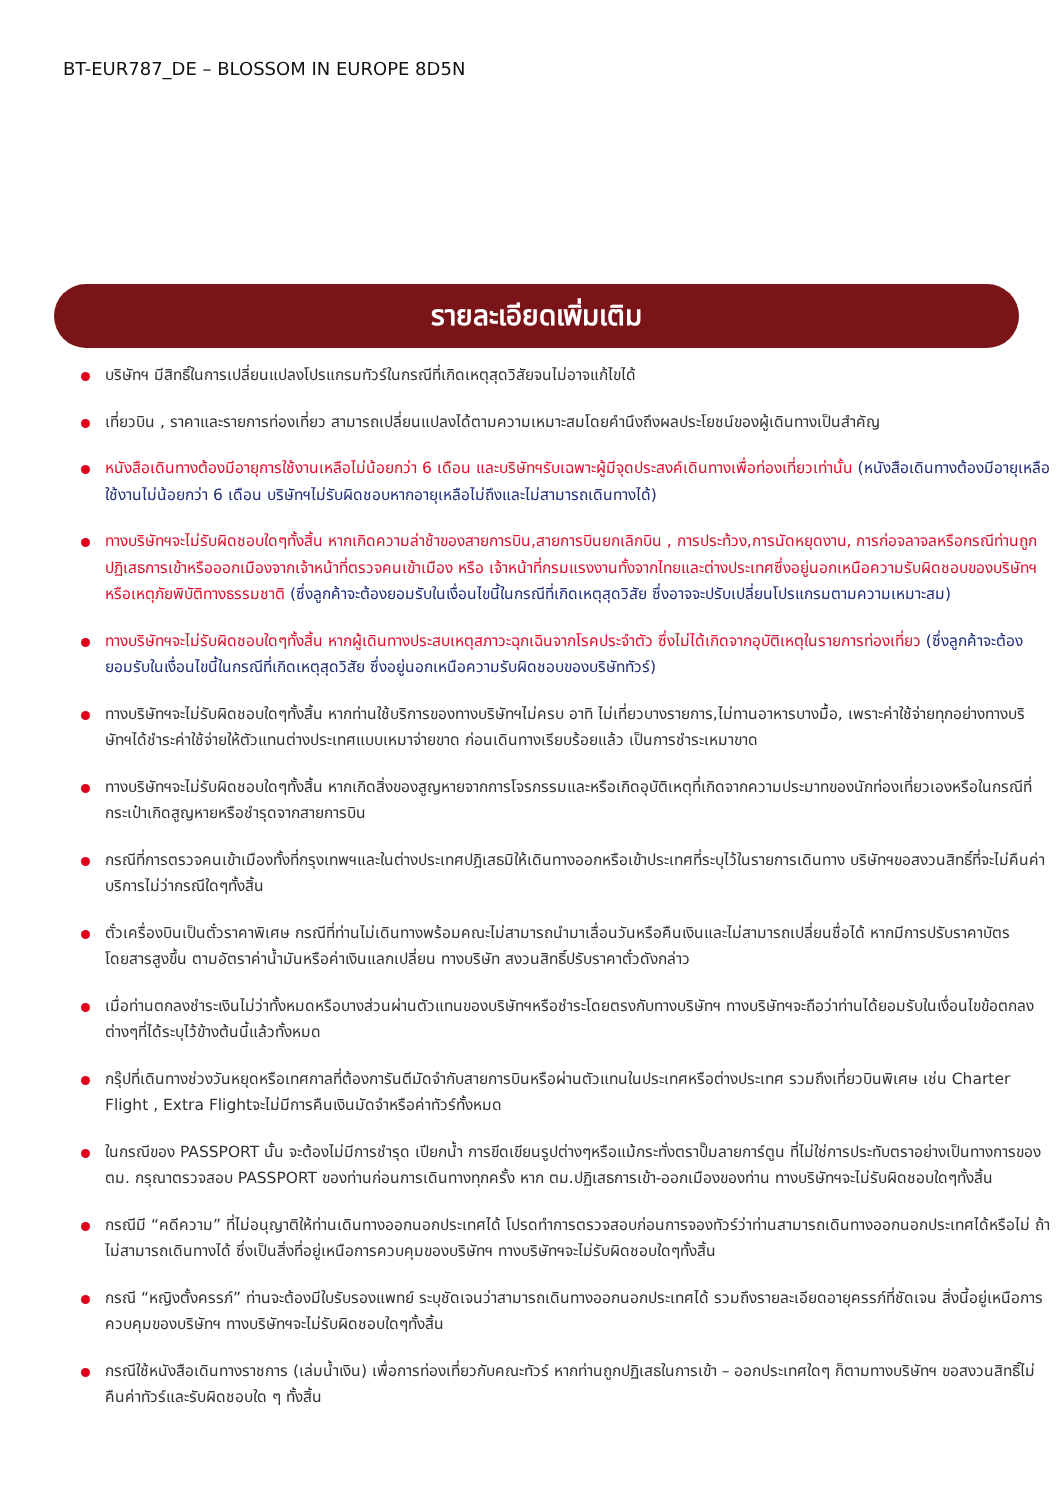BT-EUR787_DE – BLOSSOM IN EUROPE 8D5N
รายละเอียดเพิ่มเติม
บริษัทฯ มีสิทธิ์ในการเปลี่ยนแปลงโปรแกรมทัวร์ในกรณีที่เกิดเหตุสุดวิสัยจนไม่อาจแก้ไขได้
เที่ยวบิน , ราคาและรายการท่องเที่ยว สามารถเปลี่ยนแปลงได้ตามความเหมาะสมโดยคำนึงถึงผลประโยชน์ของผู้เดินทางเป็นสำคัญ
หนังสือเดินทางต้องมีอายุการใช้งานเหลือไม่น้อยกว่า 6 เดือน และบริษัทฯรับเฉพาะผู้มีจุดประสงค์เดินทางเพื่อท่องเที่ยวเท่านั้น (หนังสือเดินทางต้องมีอายุเหลือใช้งานไม่น้อยกว่า 6 เดือน บริษัทฯไม่รับผิดชอบหากอายุเหลือไม่ถึงและไม่สามารถเดินทางได้)
ทางบริษัทฯจะไม่รับผิดชอบใดๆทั้งสิ้น หากเกิดความล่าช้าของสายการบิน,สายการบินยกเลิกบิน , การประท้วง,การนัดหยุดงาน, การก่อจลาจลหรือกรณีท่านถูกปฏิเสธการเข้าหรือออกเมืองจากเจ้าหน้าที่ตรวจคนเข้าเมือง หรือ เจ้าหน้าที่กรมแรงงานทั้งจากไทยและต่างประเทศซึ่งอยู่นอกเหนือความรับผิดชอบของบริษัทฯหรือเหตุภัยพิบัติทางธรรมชาติ (ซึ่งลูกค้าจะต้องยอมรับในเงื่อนไขนี้ในกรณีที่เกิดเหตุสุดวิสัย ซึ่งอาจจะปรับเปลี่ยนโปรแกรมตามความเหมาะสม)
ทางบริษัทฯจะไม่รับผิดชอบใดๆทั้งสิ้น หากผู้เดินทางประสบเหตุสภาวะฉุกเฉินจากโรคประจำตัว ซึ่งไม่ได้เกิดจากอุบัติเหตุในรายการท่องเที่ยว (ซึ่งลูกค้าจะต้องยอมรับในเงื่อนไขนี้ในกรณีที่เกิดเหตุสุดวิสัย ซึ่งอยู่นอกเหนือความรับผิดชอบของบริษัททัวร์)
ทางบริษัทฯจะไม่รับผิดชอบใดๆทั้งสิ้น หากท่านใช้บริการของทางบริษัทฯไม่ครบ อาทิ ไม่เที่ยวบางรายการ,ไม่ทานอาหารบางมื้อ, เพราะค่าใช้จ่ายทุกอย่างทางบริษัทฯได้ชำระค่าใช้จ่ายให้ตัวแทนต่างประเทศแบบเหมาจ่ายขาด ก่อนเดินทางเรียบร้อยแล้ว เป็นการชำระเหมาขาด
ทางบริษัทฯจะไม่รับผิดชอบใดๆทั้งสิ้น หากเกิดสิ่งของสูญหายจากการโจรกรรมและหรือเกิดอุบัติเหตุที่เกิดจากความประมาทของนักท่องเที่ยวเองหรือในกรณีที่กระเป๋าเกิดสูญหายหรือชำรุดจากสายการบิน
กรณีที่การตรวจคนเข้าเมืองทั้งที่กรุงเทพฯและในต่างประเทศปฎิเสธมิให้เดินทางออกหรือเข้าประเทศที่ระบุไว้ในรายการเดินทาง บริษัทฯขอสงวนสิทธิ์ที่จะไม่คืนค่าบริการไม่ว่ากรณีใดๆทั้งสิ้น
ตั๋วเครื่องบินเป็นตั๋วราคาพิเศษ กรณีที่ท่านไม่เดินทางพร้อมคณะไม่สามารถนำมาเลื่อนวันหรือคืนเงินและไม่สามารถเปลี่ยนชื่อได้ หากมีการปรับราคาบัตรโดยสารสูงขึ้น ตามอัตราค่าน้ำมันหรือค่าเงินแลกเปลี่ยน ทางบริษัท สงวนสิทธิ์ปรับราคาตั๋วดังกล่าว
เมื่อท่านตกลงชำระเงินไม่ว่าทั้งหมดหรือบางส่วนผ่านตัวแทนของบริษัทฯหรือชำระโดยตรงกับทางบริษัทฯ ทางบริษัทฯจะถือว่าท่านได้ยอมรับในเงื่อนไขข้อตกลงต่างๆที่ได้ระบุไว้ข้างต้นนี้แล้วทั้งหมด
กรุ๊ปที่เดินทางช่วงวันหยุดหรือเทศกาลที่ต้องการันตีมัดจำกับสายการบินหรือผ่านตัวแทนในประเทศหรือต่างประเทศ รวมถึงเที่ยวบินพิเศษ เช่น Charter Flight , Extra Flightจะไม่มีการคืนเงินมัดจำหรือค่าทัวร์ทั้งหมด
ในกรณีของ PASSPORT นั้น จะต้องไม่มีการชำรุด เปียกน้ำ การขีดเขียนรูปต่างๆหรือแม้กระทั่งตราปั๊มลายการ์ตูน ที่ไม่ใช่การประทับตราอย่างเป็นทางการของตม. กรุณาตรวจสอบ PASSPORT ของท่านก่อนการเดินทางทุกครั้ง หาก ตม.ปฏิเสธการเข้า-ออกเมืองของท่าน ทางบริษัทฯจะไม่รับผิดชอบใดๆทั้งสิ้น
กรณีมี “คดีความ” ที่ไม่อนุญาติให้ท่านเดินทางออกนอกประเทศได้ โปรดทำการตรวจสอบก่อนการจองทัวร์ว่าท่านสามารถเดินทางออกนอกประเทศได้หรือไม่ ถ้าไม่สามารถเดินทางได้ ซึ่งเป็นสิ่งที่อยู่เหนือการควบคุมของบริษัทฯ ทางบริษัทฯจะไม่รับผิดชอบใดๆทั้งสิ้น
กรณี “หญิงตั้งครรภ์” ท่านจะต้องมีใบรับรองแพทย์ ระบุชัดเจนว่าสามารถเดินทางออกนอกประเทศได้ รวมถึงรายละเอียดอายุครรภ์ที่ชัดเจน สิ่งนี้อยู่เหนือการควบคุมของบริษัทฯ ทางบริษัทฯจะไม่รับผิดชอบใดๆทั้งสิ้น
กรณีใช้หนังสือเดินทางราชการ (เล่มน้ำเงิน) เพื่อการท่องเที่ยวกับคณะทัวร์ หากท่านถูกปฏิเสธในการเข้า – ออกประเทศใดๆ ก็ตามทางบริษัทฯ ขอสงวนสิทธิ์ไม่คืนค่าทัวร์และรับผิดชอบใด ๆ ทั้งสิ้น